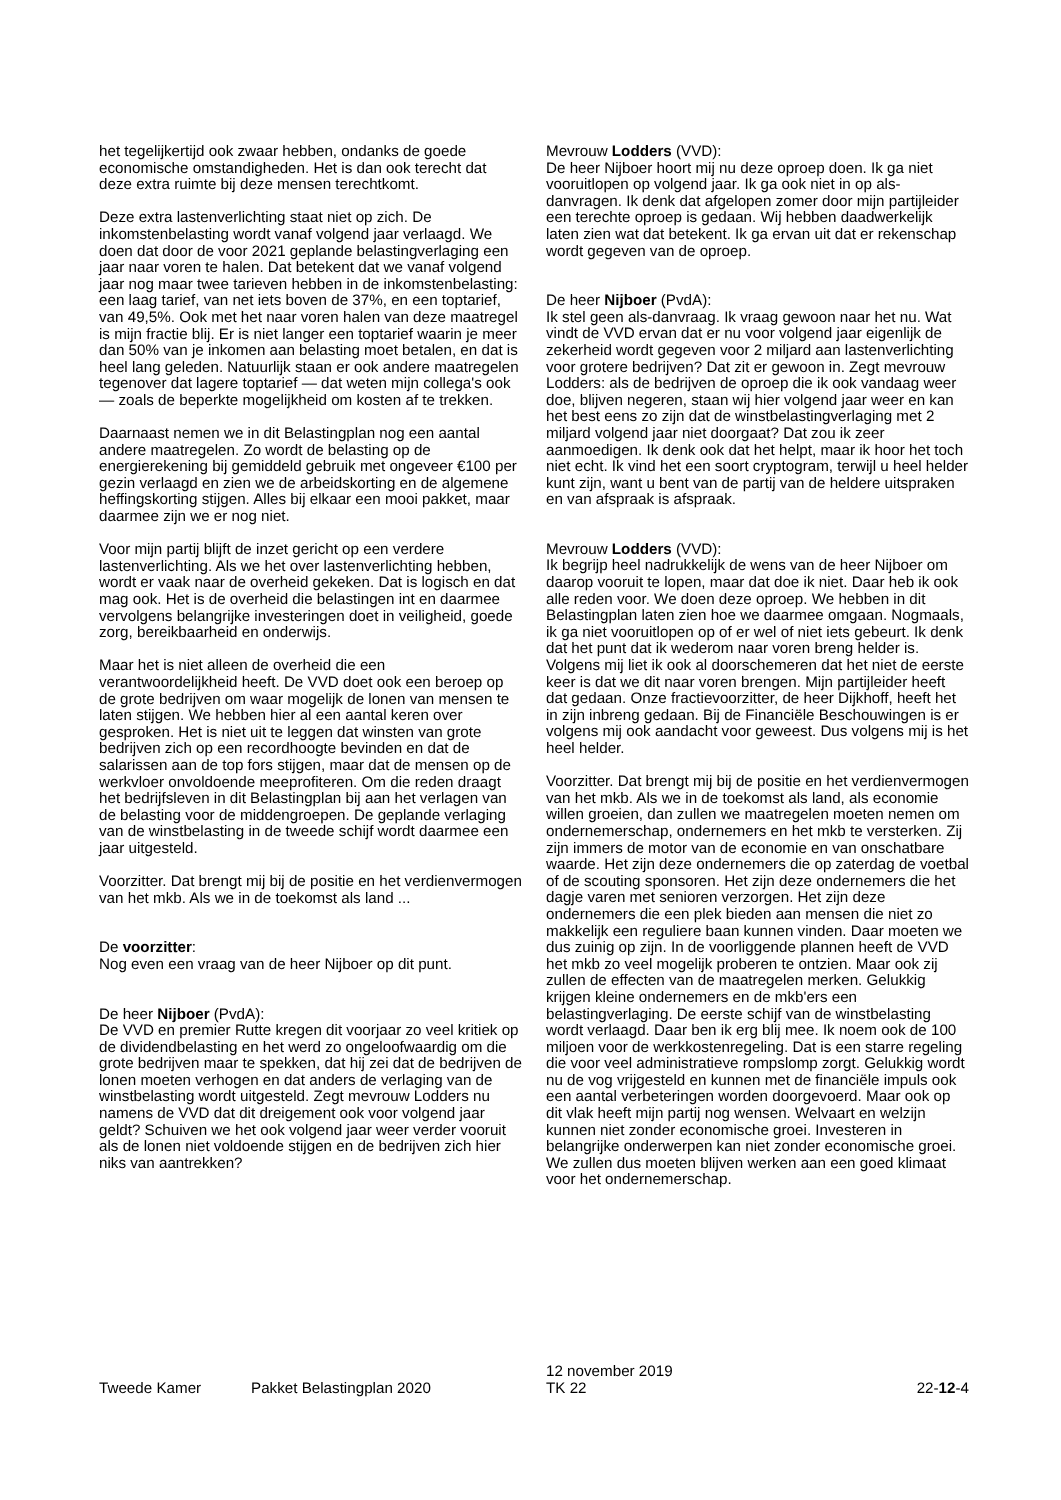het tegelijkertijd ook zwaar hebben, ondanks de goede economische omstandigheden. Het is dan ook terecht dat deze extra ruimte bij deze mensen terechtkomt.
Deze extra lastenverlichting staat niet op zich. De inkomstenbelasting wordt vanaf volgend jaar verlaagd. We doen dat door de voor 2021 geplande belastingverlaging een jaar naar voren te halen. Dat betekent dat we vanaf volgend jaar nog maar twee tarieven hebben in de inkomstenbelasting: een laag tarief, van net iets boven de 37%, en een toptarief, van 49,5%. Ook met het naar voren halen van deze maatregel is mijn fractie blij. Er is niet langer een toptarief waarin je meer dan 50% van je inkomen aan belasting moet betalen, en dat is heel lang geleden. Natuurlijk staan er ook andere maatregelen tegenover dat lagere toptarief — dat weten mijn collega's ook — zoals de beperkte mogelijkheid om kosten af te trekken.
Daarnaast nemen we in dit Belastingplan nog een aantal andere maatregelen. Zo wordt de belasting op de energierekening bij gemiddeld gebruik met ongeveer €100 per gezin verlaagd en zien we de arbeidskorting en de algemene heffingskorting stijgen. Alles bij elkaar een mooi pakket, maar daarmee zijn we er nog niet.
Voor mijn partij blijft de inzet gericht op een verdere lastenverlichting. Als we het over lastenverlichting hebben, wordt er vaak naar de overheid gekeken. Dat is logisch en dat mag ook. Het is de overheid die belastingen int en daarmee vervolgens belangrijke investeringen doet in veiligheid, goede zorg, bereikbaarheid en onderwijs.
Maar het is niet alleen de overheid die een verantwoordelijkheid heeft. De VVD doet ook een beroep op de grote bedrijven om waar mogelijk de lonen van mensen te laten stijgen. We hebben hier al een aantal keren over gesproken. Het is niet uit te leggen dat winsten van grote bedrijven zich op een recordhoogte bevinden en dat de salarissen aan de top fors stijgen, maar dat de mensen op de werkvloer onvoldoende meeprofiteren. Om die reden draagt het bedrijfsleven in dit Belastingplan bij aan het verlagen van de belasting voor de middengroepen. De geplande verlaging van de winstbelasting in de tweede schijf wordt daarmee een jaar uitgesteld.
Voorzitter. Dat brengt mij bij de positie en het verdienvermogen van het mkb. Als we in de toekomst als land ...
De voorzitter:
Nog even een vraag van de heer Nijboer op dit punt.
De heer Nijboer (PvdA):
De VVD en premier Rutte kregen dit voorjaar zo veel kritiek op de dividendbelasting en het werd zo ongeloofwaardig om die grote bedrijven maar te spekken, dat hij zei dat de bedrijven de lonen moeten verhogen en dat anders de verlaging van de winstbelasting wordt uitgesteld. Zegt mevrouw Lodders nu namens de VVD dat dit dreigement ook voor volgend jaar geldt? Schuiven we het ook volgend jaar weer verder vooruit als de lonen niet voldoende stijgen en de bedrijven zich hier niks van aantrekken?
Mevrouw Lodders (VVD):
De heer Nijboer hoort mij nu deze oproep doen. Ik ga niet vooruitlopen op volgend jaar. Ik ga ook niet in op als-danvragen. Ik denk dat afgelopen zomer door mijn partijleider een terechte oproep is gedaan. Wij hebben daadwerkelijk laten zien wat dat betekent. Ik ga ervan uit dat er rekenschap wordt gegeven van de oproep.
De heer Nijboer (PvdA):
Ik stel geen als-danvraag. Ik vraag gewoon naar het nu. Wat vindt de VVD ervan dat er nu voor volgend jaar eigenlijk de zekerheid wordt gegeven voor 2 miljard aan lastenverlichting voor grotere bedrijven? Dat zit er gewoon in. Zegt mevrouw Lodders: als de bedrijven de oproep die ik ook vandaag weer doe, blijven negeren, staan wij hier volgend jaar weer en kan het best eens zo zijn dat de winstbelastingverlaging met 2 miljard volgend jaar niet doorgaat? Dat zou ik zeer aanmoedigen. Ik denk ook dat het helpt, maar ik hoor het toch niet echt. Ik vind het een soort cryptogram, terwijl u heel helder kunt zijn, want u bent van de partij van de heldere uitspraken en van afspraak is afspraak.
Mevrouw Lodders (VVD):
Ik begrijp heel nadrukkelijk de wens van de heer Nijboer om daarop vooruit te lopen, maar dat doe ik niet. Daar heb ik ook alle reden voor. We doen deze oproep. We hebben in dit Belastingplan laten zien hoe we daarmee omgaan. Nogmaals, ik ga niet vooruitlopen op of er wel of niet iets gebeurt. Ik denk dat het punt dat ik wederom naar voren breng helder is. Volgens mij liet ik ook al doorschemeren dat het niet de eerste keer is dat we dit naar voren brengen. Mijn partijleider heeft dat gedaan. Onze fractievoorzitter, de heer Dijkhoff, heeft het in zijn inbreng gedaan. Bij de Financiële Beschouwingen is er volgens mij ook aandacht voor geweest. Dus volgens mij is het heel helder.
Voorzitter. Dat brengt mij bij de positie en het verdienvermogen van het mkb. Als we in de toekomst als land, als economie willen groeien, dan zullen we maatregelen moeten nemen om ondernemerschap, ondernemers en het mkb te versterken. Zij zijn immers de motor van de economie en van onschatbare waarde. Het zijn deze ondernemers die op zaterdag de voetbal of de scouting sponsoren. Het zijn deze ondernemers die het dagje varen met senioren verzorgen. Het zijn deze ondernemers die een plek bieden aan mensen die niet zo makkelijk een reguliere baan kunnen vinden. Daar moeten we dus zuinig op zijn. In de voorliggende plannen heeft de VVD het mkb zo veel mogelijk proberen te ontzien. Maar ook zij zullen de effecten van de maatregelen merken. Gelukkig krijgen kleine ondernemers en de mkb'ers een belastingverlaging. De eerste schijf van de winstbelasting wordt verlaagd. Daar ben ik erg blij mee. Ik noem ook de 100 miljoen voor de werkkostenregeling. Dat is een starre regeling die voor veel administratieve rompslomp zorgt. Gelukkig wordt nu de vog vrijgesteld en kunnen met de financiële impuls ook een aantal verbeteringen worden doorgevoerd. Maar ook op dit vlak heeft mijn partij nog wensen. Welvaart en welzijn kunnen niet zonder economische groei. Investeren in belangrijke onderwerpen kan niet zonder economische groei. We zullen dus moeten blijven werken aan een goed klimaat voor het ondernemerschap.
Tweede Kamer
Pakket Belastingplan 2020
12 november 2019
TK 22
22-12-4